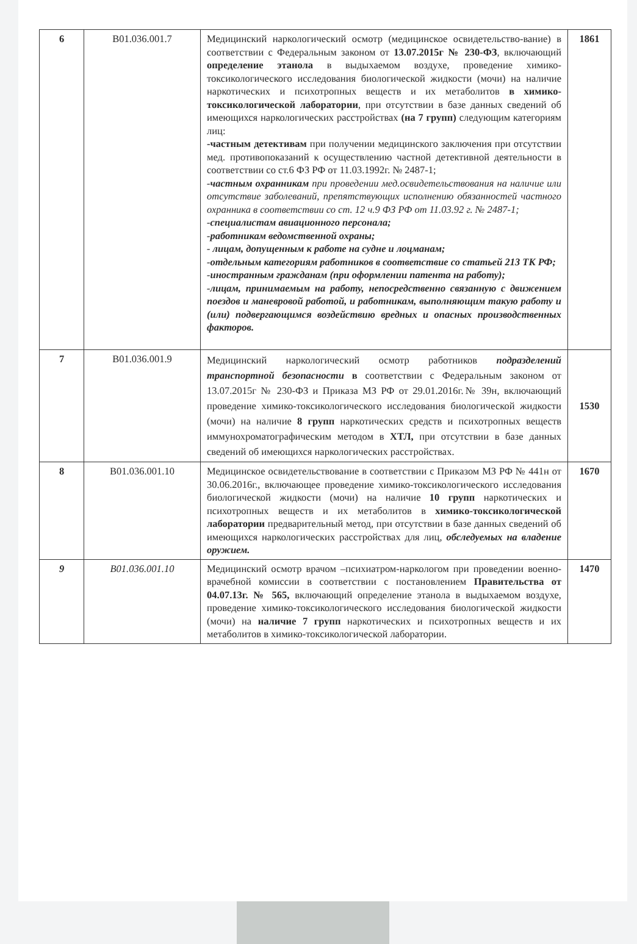| 6 | B01.036.001.7 | Медицинский наркологический осмотр (медицинское освидетельство-вание) в соответствии с Федеральным законом от 13.07.2015г № 230-ФЗ , включающий определение этанола в выдыхаемом воздухе, проведение химико-токсикологического исследования биологической жидкости (мочи) на наличие наркотических и психотропных веществ и их метаболитов в химико-токсикологической лаборатории , при отсутствии в базе данных сведений об имеющихся наркологических расстройствах (на 7 групп) следующим категориям лиц: -частным детективам при получении медицинского заключения при отсутствии мед. противопоказаний к осуществлению частной детективной деятельности в соответствии со ст.6 ФЗ РФ от 11.03.1992г. № 2487-1; -частным охранникам при проведении мед.освидетельствования на наличие или отсутствие заболеваний, препятствующих исполнению обязанностей частного охранника в соответствии со ст. 12 ч.9 ФЗ РФ от 11.03.92 г. № 2487-1; -специалистам авиационного персонала; -работникам ведомственной охраны; - лицам, допущенным к работе на судне и лоцманам; -отдельным категориям работников в соответствие со статьей 213 ТК РФ; -иностранным гражданам (при оформлении патента на работу); -лицам, принимаемым на работу, непосредственно связанную с движением поездов и маневровой работой, и работникам, выполняющим такую работу и (или) подвергающимся воздействию вредных и опасных производственных факторов. | 1861 |
| 7 | B01.036.001.9 | Медицинский наркологический осмотр работников подразделений транспортной безопасности в соответствии с Федеральным законом от 13.07.2015г № 230-ФЗ и Приказа МЗ РФ от 29.01.2016г.№ 39н, включающий проведение химико-токсикологического исследования биологической жидкости (мочи) на наличие 8 групп наркотических средств и психотропных веществ иммунохроматографическим методом в ХТЛ, при отсутствии в базе данных сведений об имеющихся наркологических расстройствах. | 1530 |
| 8 | B01.036.001.10 | Медицинское освидетельствование в соответствии с Приказом МЗ РФ № 441н от 30.06.2016г., включающее проведение химико-токсикологического исследования биологической жидкости (мочи) на наличие 10 групп наркотических и психотропных веществ и их метаболитов в химико-токсикологической лаборатории предварительный метод, при отсутствии в базе данных сведений об имеющихся наркологических расстройствах для лиц, обследуемых на владение оружием. | 1670 |
| 9 | B01.036.001.10 | Медицинский осмотр врачом –психиатром-наркологом при проведении военно-врачебной комиссии в соответствии с постановлением Правительства от 04.07.13г. № 565, включающий определение этанола в выдыхаемом воздухе, проведение химико-токсикологического исследования биологической жидкости (мочи) на наличие 7 групп наркотических и психотропных веществ и их метаболитов в химико-токсикологической лаборатории. | 1470 |